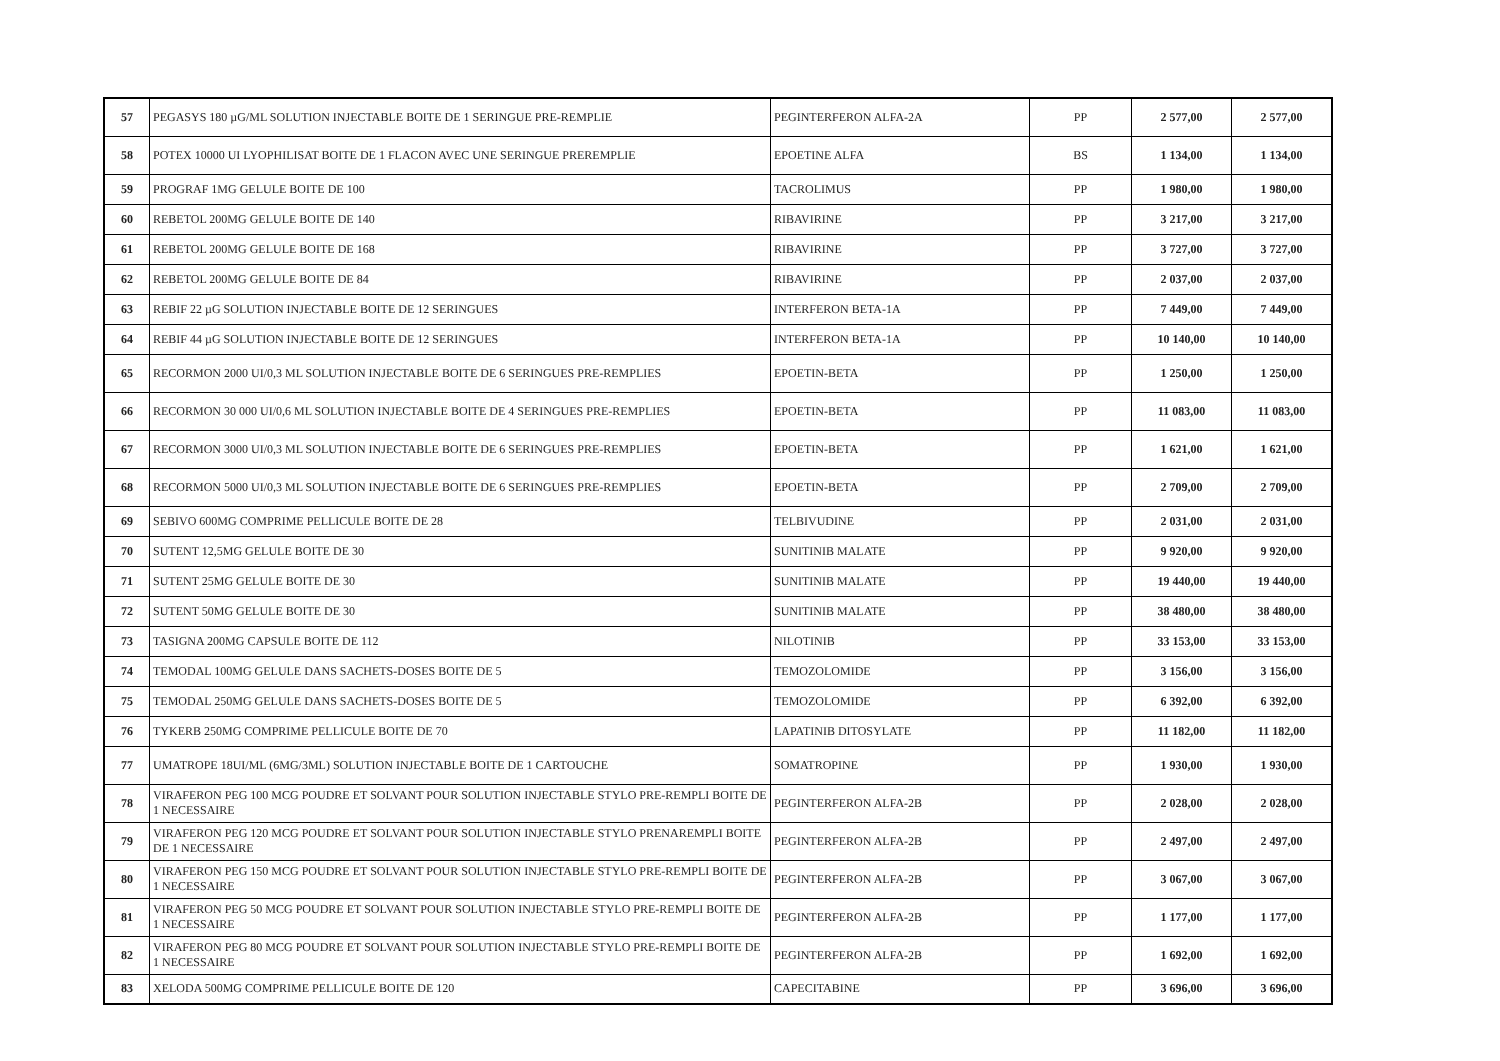| 57 | PEGASYS 180 µG/ML SOLUTION INJECTABLE BOITE DE 1 SERINGUE PRE-REMPLIE | PEGINTERFERON ALFA-2A | PP | 2 577,00 | 2 577,00 |
| 58 | POTEX 10000 UI LYOPHILISAT BOITE DE 1 FLACON AVEC UNE SERINGUE PREREMPLIE | EPOETINE ALFA | BS | 1 134,00 | 1 134,00 |
| 59 | PROGRAF 1MG GELULE BOITE DE 100 | TACROLIMUS | PP | 1 980,00 | 1 980,00 |
| 60 | REBETOL 200MG GELULE BOITE DE 140 | RIBAVIRINE | PP | 3 217,00 | 3 217,00 |
| 61 | REBETOL 200MG GELULE BOITE DE 168 | RIBAVIRINE | PP | 3 727,00 | 3 727,00 |
| 62 | REBETOL 200MG GELULE BOITE DE 84 | RIBAVIRINE | PP | 2 037,00 | 2 037,00 |
| 63 | REBIF 22 µG SOLUTION INJECTABLE BOITE DE 12 SERINGUES | INTERFERON BETA-1A | PP | 7 449,00 | 7 449,00 |
| 64 | REBIF 44 µG SOLUTION INJECTABLE BOITE DE 12 SERINGUES | INTERFERON BETA-1A | PP | 10 140,00 | 10 140,00 |
| 65 | RECORMON 2000 UI/0,3 ML SOLUTION INJECTABLE BOITE DE 6 SERINGUES PRE-REMPLIES | EPOETIN-BETA | PP | 1 250,00 | 1 250,00 |
| 66 | RECORMON 30 000 UI/0,6 ML SOLUTION INJECTABLE BOITE DE 4 SERINGUES PRE-REMPLIES | EPOETIN-BETA | PP | 11 083,00 | 11 083,00 |
| 67 | RECORMON 3000 UI/0,3 ML SOLUTION INJECTABLE BOITE DE 6 SERINGUES PRE-REMPLIES | EPOETIN-BETA | PP | 1 621,00 | 1 621,00 |
| 68 | RECORMON 5000 UI/0,3 ML SOLUTION INJECTABLE BOITE DE 6 SERINGUES PRE-REMPLIES | EPOETIN-BETA | PP | 2 709,00 | 2 709,00 |
| 69 | SEBIVO 600MG COMPRIME PELLICULE BOITE DE 28 | TELBIVUDINE | PP | 2 031,00 | 2 031,00 |
| 70 | SUTENT 12,5MG GELULE BOITE DE 30 | SUNITINIB MALATE | PP | 9 920,00 | 9 920,00 |
| 71 | SUTENT 25MG GELULE BOITE DE 30 | SUNITINIB MALATE | PP | 19 440,00 | 19 440,00 |
| 72 | SUTENT 50MG GELULE BOITE DE 30 | SUNITINIB MALATE | PP | 38 480,00 | 38 480,00 |
| 73 | TASIGNA 200MG CAPSULE BOITE DE 112 | NILOTINIB | PP | 33 153,00 | 33 153,00 |
| 74 | TEMODAL 100MG GELULE DANS SACHETS-DOSES BOITE DE 5 | TEMOZOLOMIDE | PP | 3 156,00 | 3 156,00 |
| 75 | TEMODAL 250MG GELULE DANS SACHETS-DOSES BOITE DE 5 | TEMOZOLOMIDE | PP | 6 392,00 | 6 392,00 |
| 76 | TYKERB 250MG COMPRIME PELLICULE BOITE DE 70 | LAPATINIB DITOSYLATE | PP | 11 182,00 | 11 182,00 |
| 77 | UMATROPE 18UI/ML (6MG/3ML) SOLUTION INJECTABLE BOITE DE 1 CARTOUCHE | SOMATROPINE | PP | 1 930,00 | 1 930,00 |
| 78 | VIRAFERON PEG 100 MCG POUDRE ET SOLVANT POUR SOLUTION INJECTABLE STYLO PRE-REMPLI BOITE DE 1 NECESSAIRE | PEGINTERFERON ALFA-2B | PP | 2 028,00 | 2 028,00 |
| 79 | VIRAFERON PEG 120 MCG POUDRE ET SOLVANT POUR SOLUTION INJECTABLE STYLO PRENAREMPLI BOITE DE 1 NECESSAIRE | PEGINTERFERON ALFA-2B | PP | 2 497,00 | 2 497,00 |
| 80 | VIRAFERON PEG 150 MCG POUDRE ET SOLVANT POUR SOLUTION INJECTABLE STYLO PRE-REMPLI BOITE DE 1 NECESSAIRE | PEGINTERFERON ALFA-2B | PP | 3 067,00 | 3 067,00 |
| 81 | VIRAFERON PEG 50 MCG POUDRE ET SOLVANT POUR SOLUTION INJECTABLE STYLO PRE-REMPLI BOITE DE 1 NECESSAIRE | PEGINTERFERON ALFA-2B | PP | 1 177,00 | 1 177,00 |
| 82 | VIRAFERON PEG 80 MCG POUDRE ET SOLVANT POUR SOLUTION INJECTABLE STYLO PRE-REMPLI BOITE DE 1 NECESSAIRE | PEGINTERFERON ALFA-2B | PP | 1 692,00 | 1 692,00 |
| 83 | XELODA 500MG COMPRIME PELLICULE BOITE DE 120 | CAPECITABINE | PP | 3 696,00 | 3 696,00 |